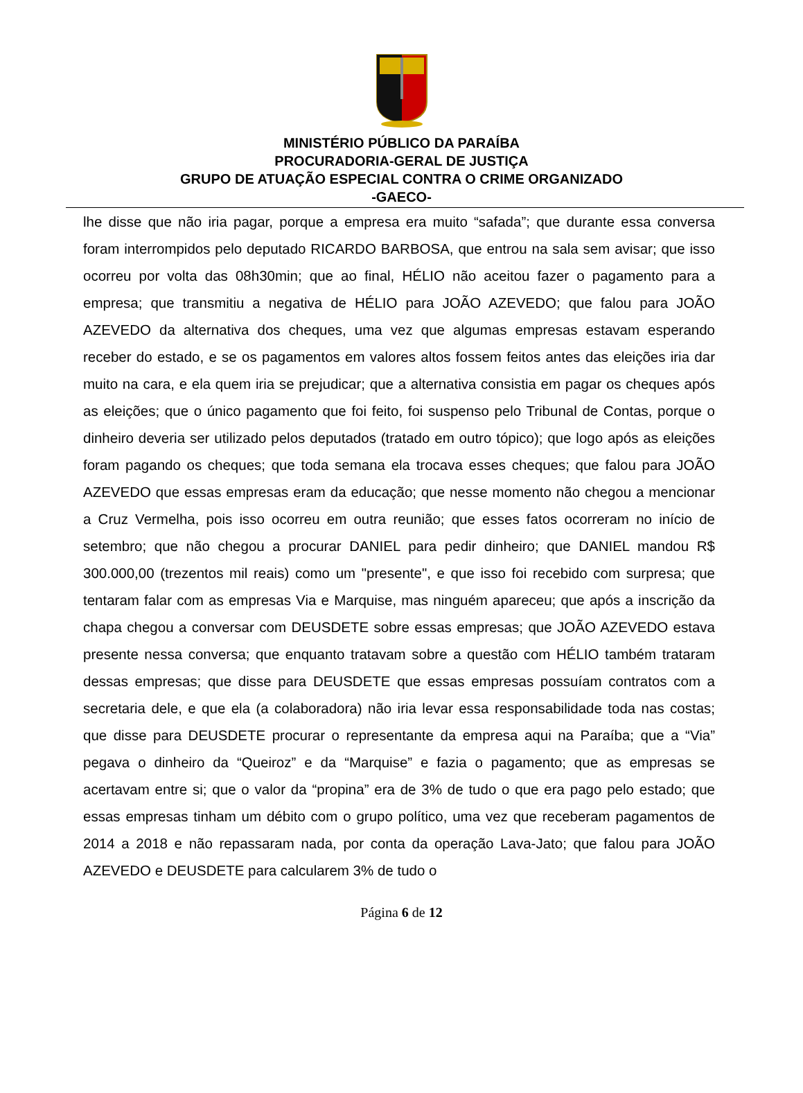MINISTÉRIO PÚBLICO DA PARAÍBA
PROCURADORIA-GERAL DE JUSTIÇA
GRUPO DE ATUAÇÃO ESPECIAL CONTRA O CRIME ORGANIZADO
-GAECO-
lhe disse que não iria pagar, porque a empresa era muito “safada”; que durante essa conversa foram interrompidos pelo deputado RICARDO BARBOSA, que entrou na sala sem avisar; que isso ocorreu por volta das 08h30min; que ao final, HÉLIO não aceitou fazer o pagamento para a empresa; que transmitiu a negativa de HÉLIO para JOÃO AZEVEDO; que falou para JOÃO AZEVEDO da alternativa dos cheques, uma vez que algumas empresas estavam esperando receber do estado, e se os pagamentos em valores altos fossem feitos antes das eleições iria dar muito na cara, e ela quem iria se prejudicar; que a alternativa consistia em pagar os cheques após as eleições; que o único pagamento que foi feito, foi suspenso pelo Tribunal de Contas, porque o dinheiro deveria ser utilizado pelos deputados (tratado em outro tópico); que logo após as eleições foram pagando os cheques; que toda semana ela trocava esses cheques; que falou para JOÃO AZEVEDO que essas empresas eram da educação; que nesse momento não chegou a mencionar a Cruz Vermelha, pois isso ocorreu em outra reunião; que esses fatos ocorreram no início de setembro; que não chegou a procurar DANIEL para pedir dinheiro; que DANIEL mandou R$ 300.000,00 (trezentos mil reais) como um "presente", e que isso foi recebido com surpresa; que tentaram falar com as empresas Via e Marquise, mas ninguém apareceu; que após a inscrição da chapa chegou a conversar com DEUSDETE sobre essas empresas; que JOÃO AZEVEDO estava presente nessa conversa; que enquanto tratavam sobre a questão com HÉLIO também trataram dessas empresas; que disse para DEUSDETE que essas empresas possuíam contratos com a secretaria dele, e que ela (a colaboradora) não iria levar essa responsabilidade toda nas costas; que disse para DEUSDETE procurar o representante da empresa aqui na Paraíba; que a “Via” pegava o dinheiro da “Queiroz” e da “Marquise” e fazia o pagamento; que as empresas se acertavam entre si; que o valor da “propina” era de 3% de tudo o que era pago pelo estado; que essas empresas tinham um débito com o grupo político, uma vez que receberam pagamentos de 2014 a 2018 e não repassaram nada, por conta da operação Lava-Jato; que falou para JOÃO AZEVEDO e DEUSDETE para calcularem 3% de tudo o
Página 6 de 12